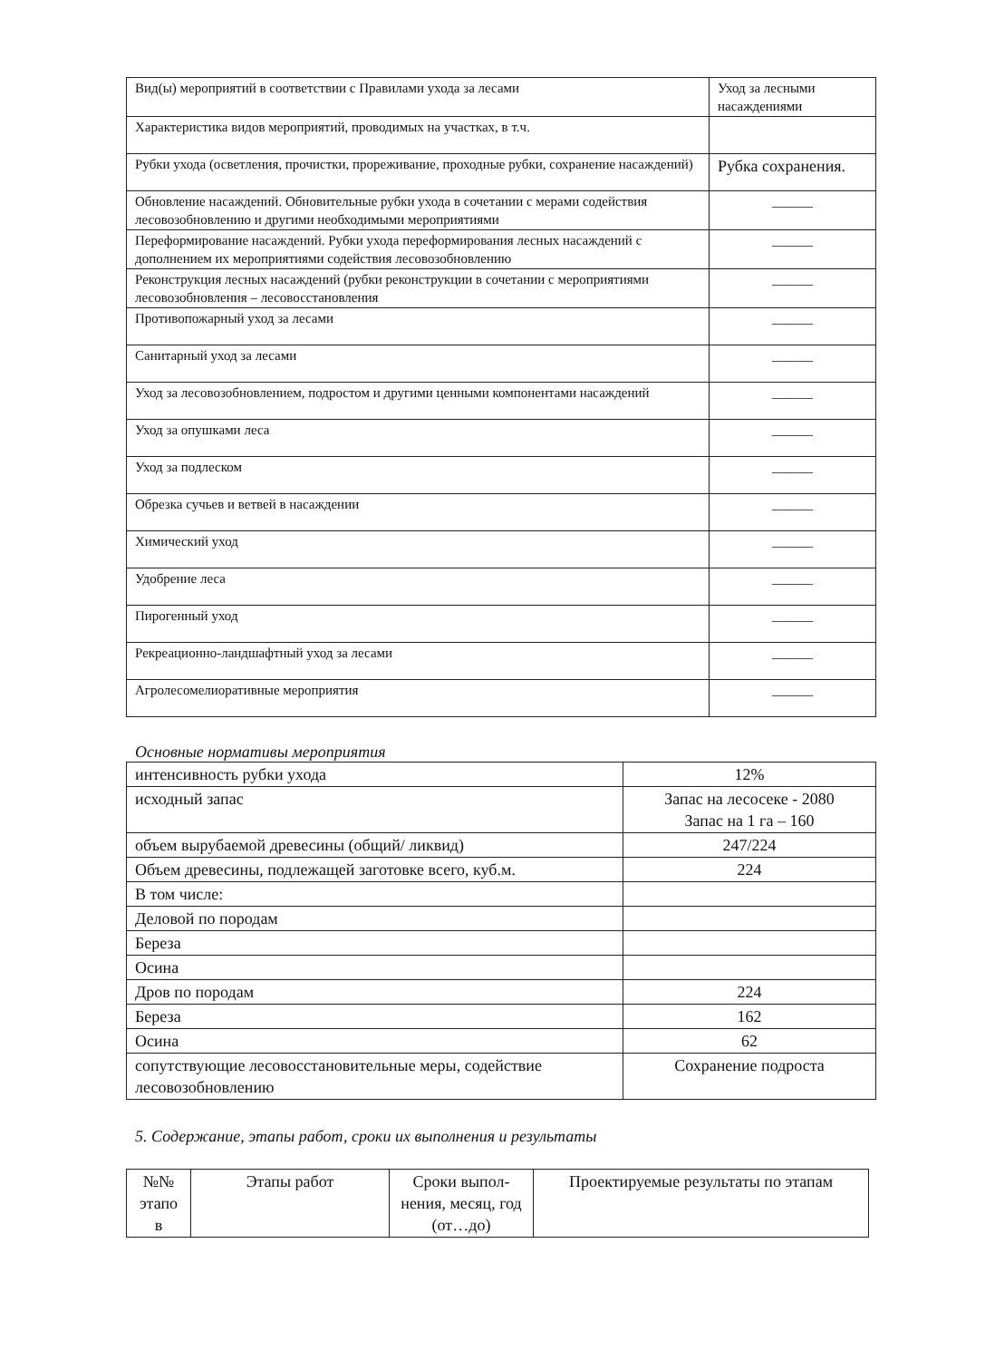| Вид(ы) мероприятий в соответствии с Правилами ухода за лесами | Уход за лесными насаждениями |
| Характеристика видов мероприятий, проводимых на участках, в т.ч. | |
| Рубки ухода (осветления, прочистки, прореживание, проходные рубки, сохранение насаждений) | Рубка сохранения. |
| Обновление насаждений. Обновительные рубки ухода в сочетании с мерами содействия лесовозобновлению и другими необходимыми мероприятиями | ______ |
| Переформирование насаждений. Рубки ухода переформирования лесных насаждений с дополнением их мероприятиями содействия лесовозобновлению | ______ |
| Реконструкция лесных насаждений (рубки реконструкции в сочетании с мероприятиями лесовозобновления – лесовосстановления | ______ |
| Противопожарный уход за лесами | ______ |
| Санитарный уход за лесами | ______ |
| Уход за лесовозобновлением, подростом и другими ценными компонентами насаждений | ______ |
| Уход за опушками леса | ______ |
| Уход за подлеском | ______ |
| Обрезка сучьев и ветвей в насаждении | ______ |
| Химический уход | ______ |
| Удобрение леса | ______ |
| Пирогенный уход | ______ |
| Рекреационно-ландшафтный уход за лесами | ______ |
| Агролесомелиоративные мероприятия | ______ |
Основные нормативы мероприятия
| интенсивность рубки ухода | 12% |
| исходный запас | Запас на лесосеке - 2080 Запас на 1 га – 160 |
| объем вырубаемой древесины (общий/ ликвид) | 247/224 |
| Объем древесины, подлежащей заготовке всего, куб.м. | 224 |
| В том числе: | |
| Деловой по породам | |
| Береза | |
| Осина | |
| Дров по породам | 224 |
| Береза | 162 |
| Осина | 62 |
| сопутствующие лесовосстановительные меры, содействие лесовозобновлению | Сохранение подроста |
5. Содержание, этапы работ, сроки их выполнения и результаты
| №№ этапо в | Этапы работ | Сроки выпол-нения, месяц, год (от…до) | Проектируемые результаты по этапам |
| --- | --- | --- | --- |